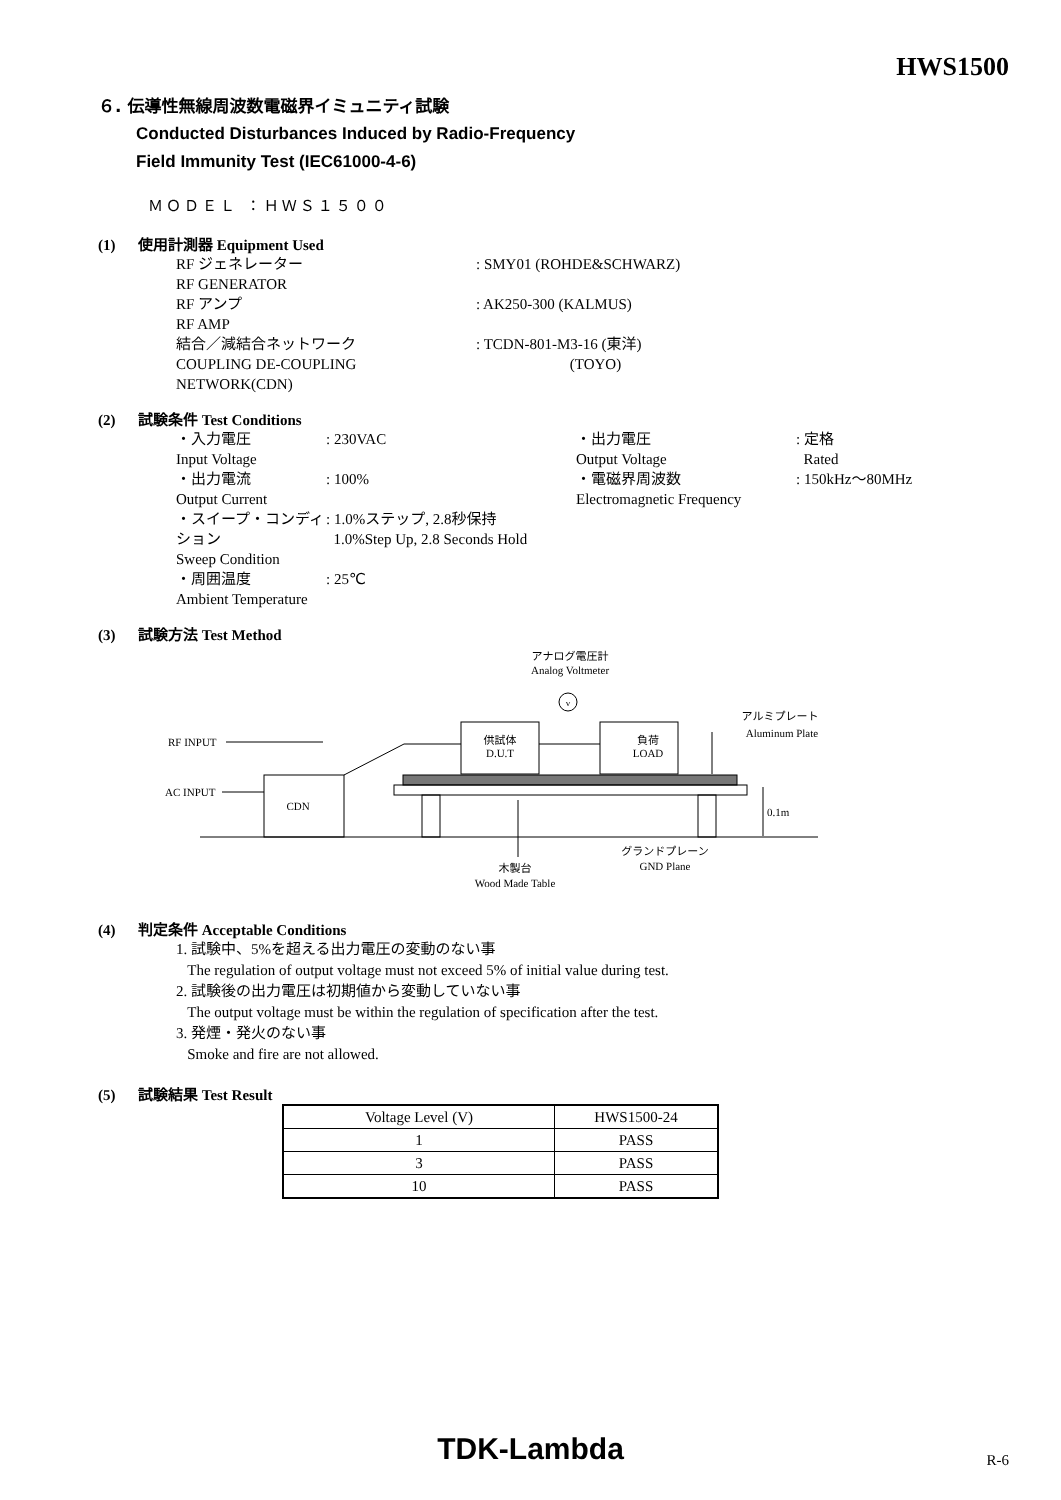HWS1500
６. 伝導性無線周波数電磁界イミュニティ試験
Conducted Disturbances Induced by Radio-Frequency
Field Immunity Test (IEC61000-4-6)
ＭＯＤＥＬ ：ＨＷＳ１５００
(1) 使用計測器 Equipment Used
RF ジェネレーター
RF GENERATOR
: SMY01 (ROHDE&SCHWARZ)
RF アンプ
RF AMP
: AK250-300 (KALMUS)
結合／減結合ネットワーク
COUPLING DE-COUPLING NETWORK(CDN)
: TCDN-801-M3-16 (東洋)
(TOYO)
(2) 試験条件 Test Conditions
・入力電圧
Input Voltage
: 230VAC ・出力電圧
Output Voltage
: 定格
Rated
・出力電流
Output Current
: 100% ・電磁界周波数
Electromagnetic Frequency
: 150kHz～80MHz
・スイープ・コンディション
Sweep Condition
: 1.0%ステップ, 2.8秒保持
1.0%Step Up, 2.8 Seconds Hold
・周囲温度
Ambient Temperature
: 25℃
(3) 試験方法 Test Method
アナログ電圧計
Analog Voltmeter
v
供試体
D.U.T
負荷
LOAD
CDN
RF INPUT
AC INPUT
木製台
Wood Made Table
グランドプレーン
GND Plane
アルミプレート
Aluminum Plate
0.1m
(4) 判定条件 Acceptable Conditions
1. 試験中、5%を超える出力電圧の変動のない事
The regulation of output voltage must not exceed 5% of initial value during test.
2. 試験後の出力電圧は初期値から変動していない事
The output voltage must be within the regulation of specification after the test.
3. 発煙・発火のない事
Smoke and fire are not allowed.
(5) 試験結果 Test Result
| Voltage Level (V) | HWS1500-24 |
| --- | --- |
| 1 | PASS |
| 3 | PASS |
| 10 | PASS |
TDK-Lambda R-6